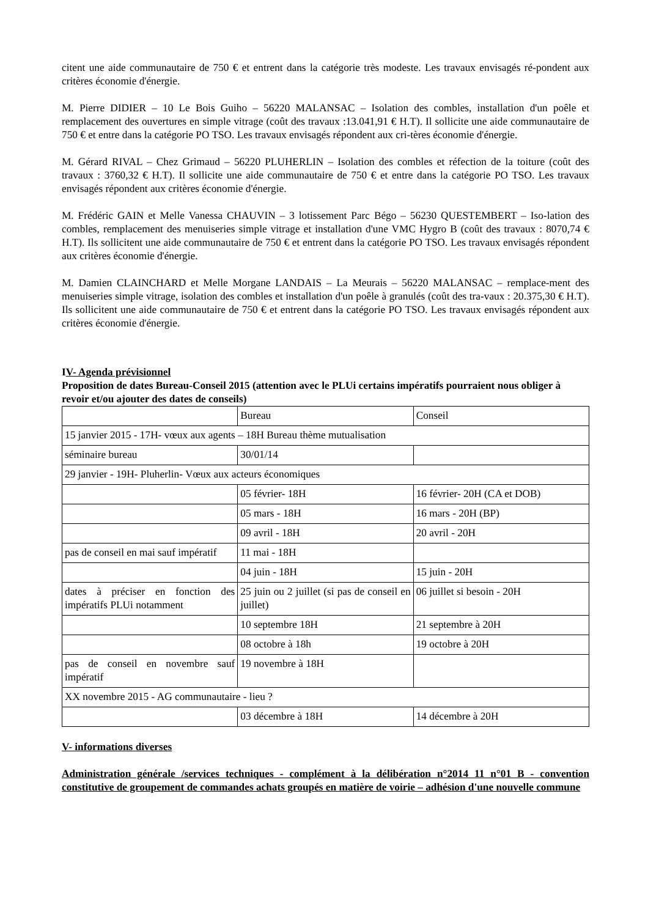citent une aide communautaire de 750 € et entrent dans la catégorie très modeste. Les travaux envisagés ré-pondent aux critères économie d'énergie.
M. Pierre DIDIER – 10 Le Bois Guiho – 56220 MALANSAC – Isolation des combles, installation d'un poêle et remplacement des ouvertures en simple vitrage (coût des travaux :13.041,91 € H.T). Il sollicite une aide communautaire de 750 € et entre dans la catégorie PO TSO. Les travaux envisagés répondent aux cri-tères économie d'énergie.
M. Gérard RIVAL – Chez Grimaud – 56220 PLUHERLIN – Isolation des combles et réfection de la toiture (coût des travaux : 3760,32 € H.T). Il sollicite une aide communautaire de 750 € et entre dans la catégorie PO TSO. Les travaux envisagés répondent aux critères économie d'énergie.
M. Frédéric GAIN et Melle Vanessa CHAUVIN – 3 lotissement Parc Bégo – 56230 QUESTEMBERT – Iso-lation des combles, remplacement des menuiseries simple vitrage et installation d'une VMC Hygro B (coût des travaux : 8070,74 € H.T). Ils sollicitent une aide communautaire de 750 € et entrent dans la catégorie PO TSO. Les travaux envisagés répondent aux critères économie d'énergie.
M. Damien CLAINCHARD et Melle Morgane LANDAIS – La Meurais – 56220 MALANSAC – remplace-ment des menuiseries simple vitrage, isolation des combles et installation d'un poêle à granulés (coût des tra-vaux : 20.375,30 € H.T). Ils sollicitent une aide communautaire de 750 € et entrent dans la catégorie PO TSO. Les travaux envisagés répondent aux critères économie d'énergie.
IV- Agenda prévisionnel
Proposition de dates Bureau-Conseil 2015 (attention avec le PLUi certains impératifs pourraient nous obliger à revoir et/ou ajouter des dates de conseils)
| | Bureau | Conseil |
| 15 janvier 2015 - 17H- vœux aux agents – 18H Bureau thème mutualisation | | |
| séminaire bureau | 30/01/14 | |
| 29 janvier - 19H- Pluherlin- Vœux aux acteurs économiques | | |
| | 05 février- 18H | 16 février- 20H (CA et DOB) |
| | 05 mars - 18H | 16 mars - 20H (BP) |
| | 09 avril - 18H | 20 avril - 20H |
| pas de conseil en mai sauf impératif | 11 mai - 18H | |
| | 04 juin - 18H | 15 juin - 20H |
| dates à préciser en fonction des impératifs PLUi notamment | 25 juin ou 2 juillet (si pas de conseil en juillet) | 06 juillet si besoin - 20H |
| | 10 septembre 18H | 21 septembre à 20H |
| | 08 octobre à 18h | 19 octobre à 20H |
| pas de conseil en novembre sauf impératif | 19 novembre à 18H | |
| XX novembre 2015 - AG communautaire - lieu ? | | |
| | 03 décembre à 18H | 14 décembre à 20H |
V- informations diverses
Administration générale /services techniques - complément à la délibération n°2014 11 n°01 B - convention constitutive de groupement de commandes achats groupés en matière de voirie – adhésion d'une nouvelle commune